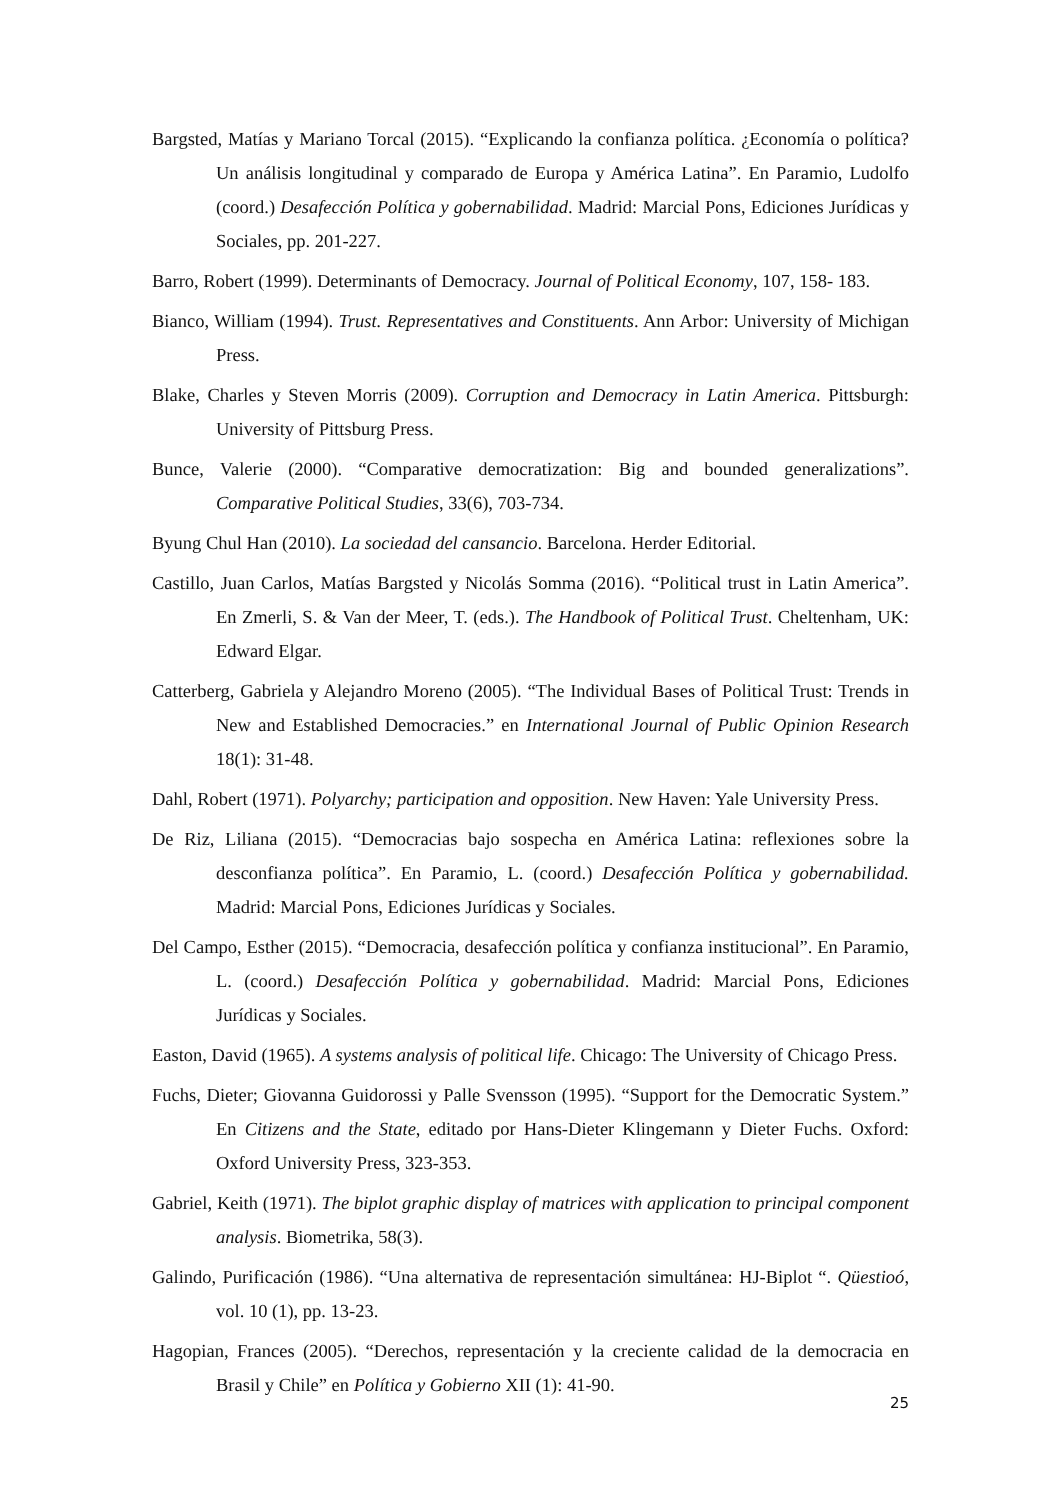Bargsted, Matías y Mariano Torcal (2015). “Explicando la confianza política. ¿Economía o política? Un análisis longitudinal y comparado de Europa y América Latina”. En Paramio, Ludolfo (coord.) Desafección Política y gobernabilidad. Madrid: Marcial Pons, Ediciones Jurídicas y Sociales, pp. 201-227.
Barro, Robert (1999). Determinants of Democracy. Journal of Political Economy, 107, 158- 183.
Bianco, William (1994). Trust. Representatives and Constituents. Ann Arbor: University of Michigan Press.
Blake, Charles y Steven Morris (2009). Corruption and Democracy in Latin America. Pittsburgh: University of Pittsburg Press.
Bunce, Valerie (2000). “Comparative democratization: Big and bounded generalizations”. Comparative Political Studies, 33(6), 703-734.
Byung Chul Han (2010). La sociedad del cansancio. Barcelona. Herder Editorial.
Castillo, Juan Carlos, Matías Bargsted y Nicolás Somma (2016). “Political trust in Latin America”. En Zmerli, S. & Van der Meer, T. (eds.). The Handbook of Political Trust. Cheltenham, UK: Edward Elgar.
Catterberg, Gabriela y Alejandro Moreno (2005). “The Individual Bases of Political Trust: Trends in New and Established Democracies.” en International Journal of Public Opinion Research 18(1): 31-48.
Dahl, Robert (1971). Polyarchy; participation and opposition. New Haven: Yale University Press.
De Riz, Liliana (2015). “Democracias bajo sospecha en América Latina: reflexiones sobre la desconfianza política”. En Paramio, L. (coord.) Desafección Política y gobernabilidad. Madrid: Marcial Pons, Ediciones Jurídicas y Sociales.
Del Campo, Esther (2015). “Democracia, desafección política y confianza institucional”. En Paramio, L. (coord.) Desafección Política y gobernabilidad. Madrid: Marcial Pons, Ediciones Jurídicas y Sociales.
Easton, David (1965). A systems analysis of political life. Chicago: The University of Chicago Press.
Fuchs, Dieter; Giovanna Guidorossi y Palle Svensson (1995). “Support for the Democratic System.” En Citizens and the State, editado por Hans-Dieter Klingemann y Dieter Fuchs. Oxford: Oxford University Press, 323-353.
Gabriel, Keith (1971). The biplot graphic display of matrices with application to principal component analysis. Biometrika, 58(3).
Galindo, Purificación (1986). “Una alternativa de representación simultánea: HJ-Biplot “. Qüestioó, vol. 10 (1), pp. 13-23.
Hagopian, Frances (2005). “Derechos, representación y la creciente calidad de la democracia en Brasil y Chile” en Política y Gobierno XII (1): 41-90.
25